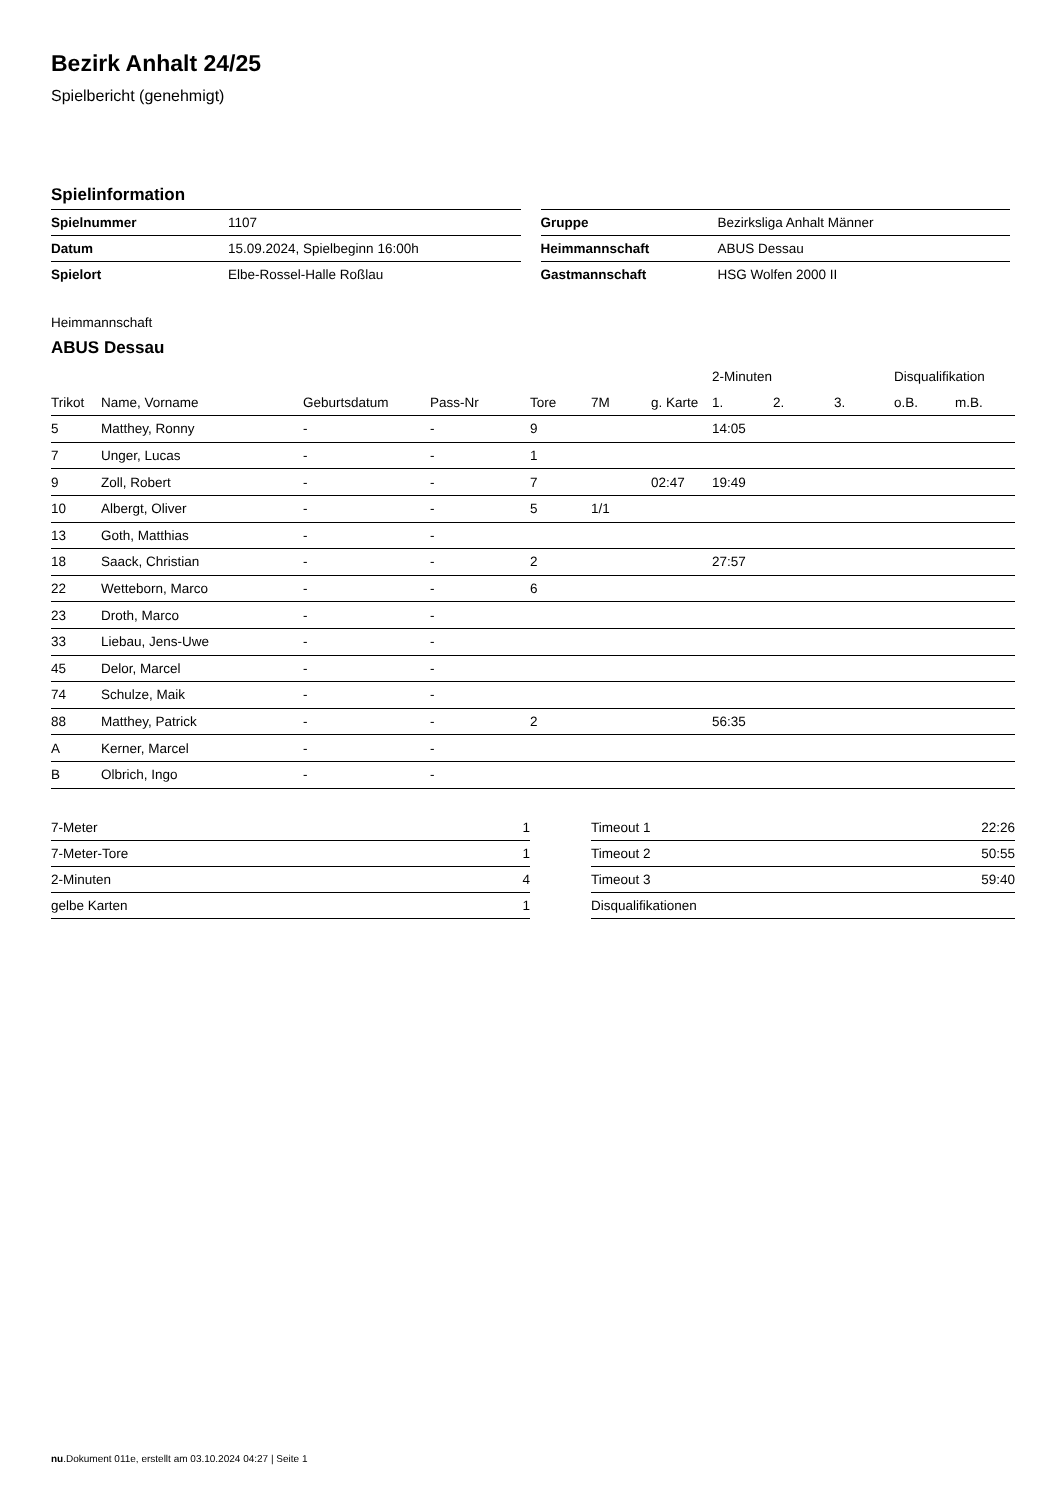Bezirk Anhalt 24/25
Spielbericht (genehmigt)
Spielinformation
| Spielnummer | 1107 |
| Datum | 15.09.2024, Spielbeginn 16:00h |
| Spielort | Elbe-Rossel-Halle Roßlau |
| Gruppe | Bezirksliga Anhalt Männer |
| Heimmannschaft | ABUS Dessau |
| Gastmannschaft | HSG Wolfen 2000 II |
Heimmannschaft
ABUS Dessau
| | | | | | | | 2-Minuten | | | Disqualifikation | |
| --- | --- | --- | --- | --- | --- | --- | --- | --- | --- | --- | --- |
| Trikot | Name, Vorname | Geburtsdatum | Pass-Nr | Tore | 7M | g. Karte | 1. | 2. | 3. | o.B. | m.B. |
| 5 | Matthey, Ronny | - | - | 9 | | | 14:05 | | | | |
| 7 | Unger, Lucas | - | - | 1 | | | | | | | |
| 9 | Zoll, Robert | - | - | 7 | | 02:47 | 19:49 | | | | |
| 10 | Albergt, Oliver | - | - | 5 | 1/1 | | | | | | |
| 13 | Goth, Matthias | - | - | | | | | | | | |
| 18 | Saack, Christian | - | - | 2 | | | 27:57 | | | | |
| 22 | Wetteborn, Marco | - | - | 6 | | | | | | | |
| 23 | Droth, Marco | - | - | | | | | | | | |
| 33 | Liebau, Jens-Uwe | - | - | | | | | | | | |
| 45 | Delor, Marcel | - | - | | | | | | | | |
| 74 | Schulze, Maik | - | - | | | | | | | | |
| 88 | Matthey, Patrick | - | - | 2 | | | 56:35 | | | | |
| A | Kerner, Marcel | - | - | | | | | | | | |
| B | Olbrich, Ingo | - | - | | | | | | | | |
| 7-Meter | 1 |
| 7-Meter-Tore | 1 |
| 2-Minuten | 4 |
| gelbe Karten | 1 |
| Timeout 1 | 22:26 |
| Timeout 2 | 50:55 |
| Timeout 3 | 59:40 |
| Disqualifikationen | |
nu.Dokument 011e, erstellt am 03.10.2024 04:27 | Seite 1